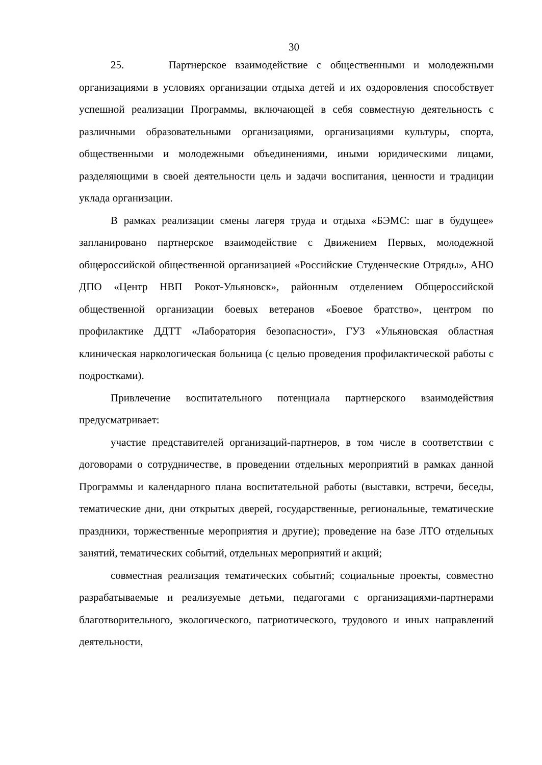30
25. Партнерское взаимодействие с общественными и молодежными организациями в условиях организации отдыха детей и их оздоровления способствует успешной реализации Программы, включающей в себя совместную деятельность с различными образовательными организациями, организациями культуры, спорта, общественными и молодежными объединениями, иными юридическими лицами, разделяющими в своей деятельности цель и задачи воспитания, ценности и традиции уклада организации.
В рамках реализации смены лагеря труда и отдыха «БЭМС: шаг в будущее» запланировано партнерское взаимодействие с Движением Первых, молодежной общероссийской общественной организацией «Российские Студенческие Отряды», АНО ДПО «Центр НВП Рокот-Ульяновск», районным отделением Общероссийской общественной организации боевых ветеранов «Боевое братство», центром по профилактике ДДТТ «Лаборатория безопасности», ГУЗ «Ульяновская областная клиническая наркологическая больница (с целью проведения профилактической работы с подростками).
Привлечение воспитательного потенциала партнерского взаимодействия предусматривает:
участие представителей организаций-партнеров, в том числе в соответствии с договорами о сотрудничестве, в проведении отдельных мероприятий в рамках данной Программы и календарного плана воспитательной работы (выставки, встречи, беседы, тематические дни, дни открытых дверей, государственные, региональные, тематические праздники, торжественные мероприятия и другие); проведение на базе ЛТО отдельных занятий, тематических событий, отдельных мероприятий и акций;
совместная реализация тематических событий; социальные проекты, совместно разрабатываемые и реализуемые детьми, педагогами с организациями-партнерами благотворительного, экологического, патриотического, трудового и иных направлений деятельности,